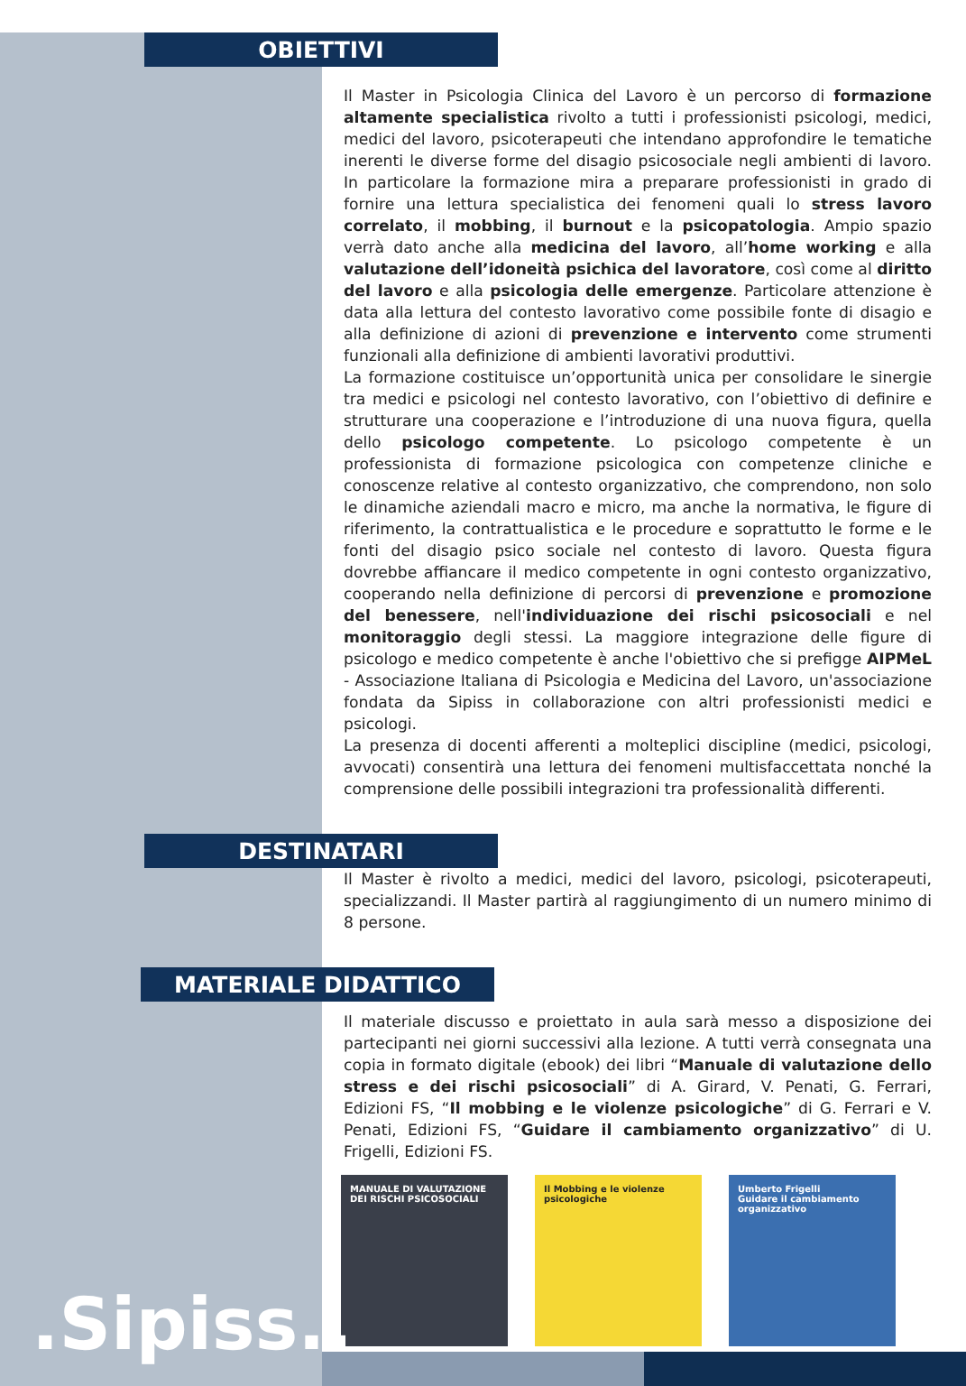OBIETTIVI
Il Master in Psicologia Clinica del Lavoro è un percorso di formazione altamente specialistica rivolto a tutti i professionisti psicologi, medici, medici del lavoro, psicoterapeuti che intendano approfondire le tematiche inerenti le diverse forme del disagio psicosociale negli ambienti di lavoro. In particolare la formazione mira a preparare professionisti in grado di fornire una lettura specialistica dei fenomeni quali lo stress lavoro correlato, il mobbing, il burnout e la psicopatologia. Ampio spazio verrà dato anche alla medicina del lavoro, all’home working e alla valutazione dell’idoneità psichica del lavoratore, così come al diritto del lavoro e alla psicologia delle emergenze. Particolare attenzione è data alla lettura del contesto lavorativo come possibile fonte di disagio e alla definizione di azioni di prevenzione e intervento come strumenti funzionali alla definizione di ambienti lavorativi produttivi.
La formazione costituisce un’opportunità unica per consolidare le sinergie tra medici e psicologi nel contesto lavorativo, con l’obiettivo di definire e strutturare una cooperazione e l’introduzione di una nuova figura, quella dello psicologo competente. Lo psicologo competente è un professionista di formazione psicologica con competenze cliniche e conoscenze relative al contesto organizzativo, che comprendono, non solo le dinamiche aziendali macro e micro, ma anche la normativa, le figure di riferimento, la contrattualistica e le procedure e soprattutto le forme e le fonti del disagio psico sociale nel contesto di lavoro. Questa figura dovrebbe affiancare il medico competente in ogni contesto organizzativo, cooperando nella definizione di percorsi di prevenzione e promozione del benessere, nell'individuazione dei rischi psicosociali e nel monitoraggio degli stessi. La maggiore integrazione delle figure di psicologo e medico competente è anche l'obiettivo che si prefigge AIPMeL - Associazione Italiana di Psicologia e Medicina del Lavoro, un'associazione fondata da Sipiss in collaborazione con altri professionisti medici e psicologi.
La presenza di docenti afferenti a molteplici discipline (medici, psicologi, avvocati) consentirà una lettura dei fenomeni multisfaccettata nonché la comprensione delle possibili integrazioni tra professionalità differenti.
DESTINATARI
Il Master è rivolto a medici, medici del lavoro, psicologi, psicoterapeuti, specializzandi. Il Master partirà al raggiungimento di un numero minimo di 8 persone.
MATERIALE DIDATTICO
Il materiale discusso e proiettato in aula sarà messo a disposizione dei partecipanti nei giorni successivi alla lezione. A tutti verrà consegnata una copia in formato digitale (ebook) dei libri “Manuale di valutazione dello stress e dei rischi psicosociali” di A. Girard, V. Penati, G. Ferrari, Edizioni FS, “Il mobbing e le violenze psicologiche” di G. Ferrari e V. Penati, Edizioni FS, “Guidare il cambiamento organizzativo” di U. Frigelli, Edizioni FS.
MANUALE DI VALUTAZIONE DEI RISCHI PSICOSOCIALI
Il Mobbing e le violenze psicologiche
Umberto Frigelli
Guidare il cambiamento organizzativo
.Sipiss..